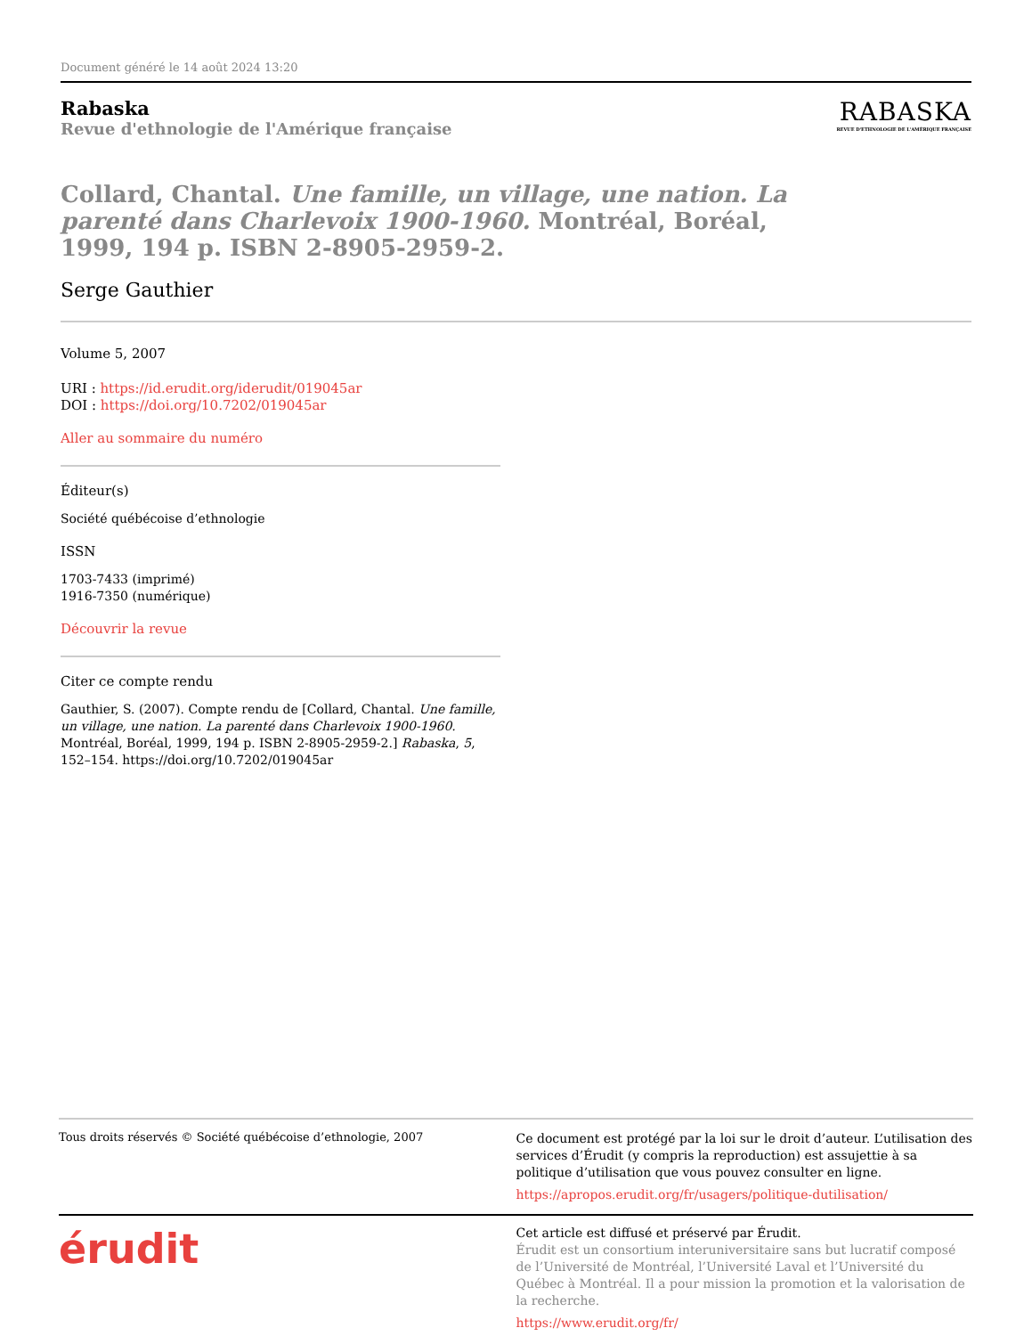Document généré le 14 août 2024 13:20
Rabaska
Revue d'ethnologie de l'Amérique française
RABASKA
REVUE D'ETHNOLOGIE DE L'AMÉRIQUE FRANÇAISE
Collard, Chantal. Une famille, un village, une nation. La parenté dans Charlevoix 1900-1960. Montréal, Boréal, 1999, 194 p. ISBN 2-8905-2959-2.
Serge Gauthier
Volume 5, 2007
URI : https://id.erudit.org/iderudit/019045ar
DOI : https://doi.org/10.7202/019045ar
Aller au sommaire du numéro
Éditeur(s)
Société québécoise d’ethnologie
ISSN
1703-7433 (imprimé)
1916-7350 (numérique)
Découvrir la revue
Citer ce compte rendu
Gauthier, S. (2007). Compte rendu de [Collard, Chantal. Une famille, un village, une nation. La parenté dans Charlevoix 1900-1960. Montréal, Boréal, 1999, 194 p. ISBN 2-8905-2959-2.] Rabaska, 5, 152–154. https://doi.org/10.7202/019045ar
Tous droits réservés © Société québécoise d’ethnologie, 2007
Ce document est protégé par la loi sur le droit d’auteur. L’utilisation des services d’Érudit (y compris la reproduction) est assujettie à sa politique d’utilisation que vous pouvez consulter en ligne.
https://apropos.erudit.org/fr/usagers/politique-dutilisation/
érudit
Cet article est diffusé et préservé par Érudit.
Érudit est un consortium interuniversitaire sans but lucratif composé de l’Université de Montréal, l’Université Laval et l’Université du Québec à Montréal. Il a pour mission la promotion et la valorisation de la recherche.
https://www.erudit.org/fr/